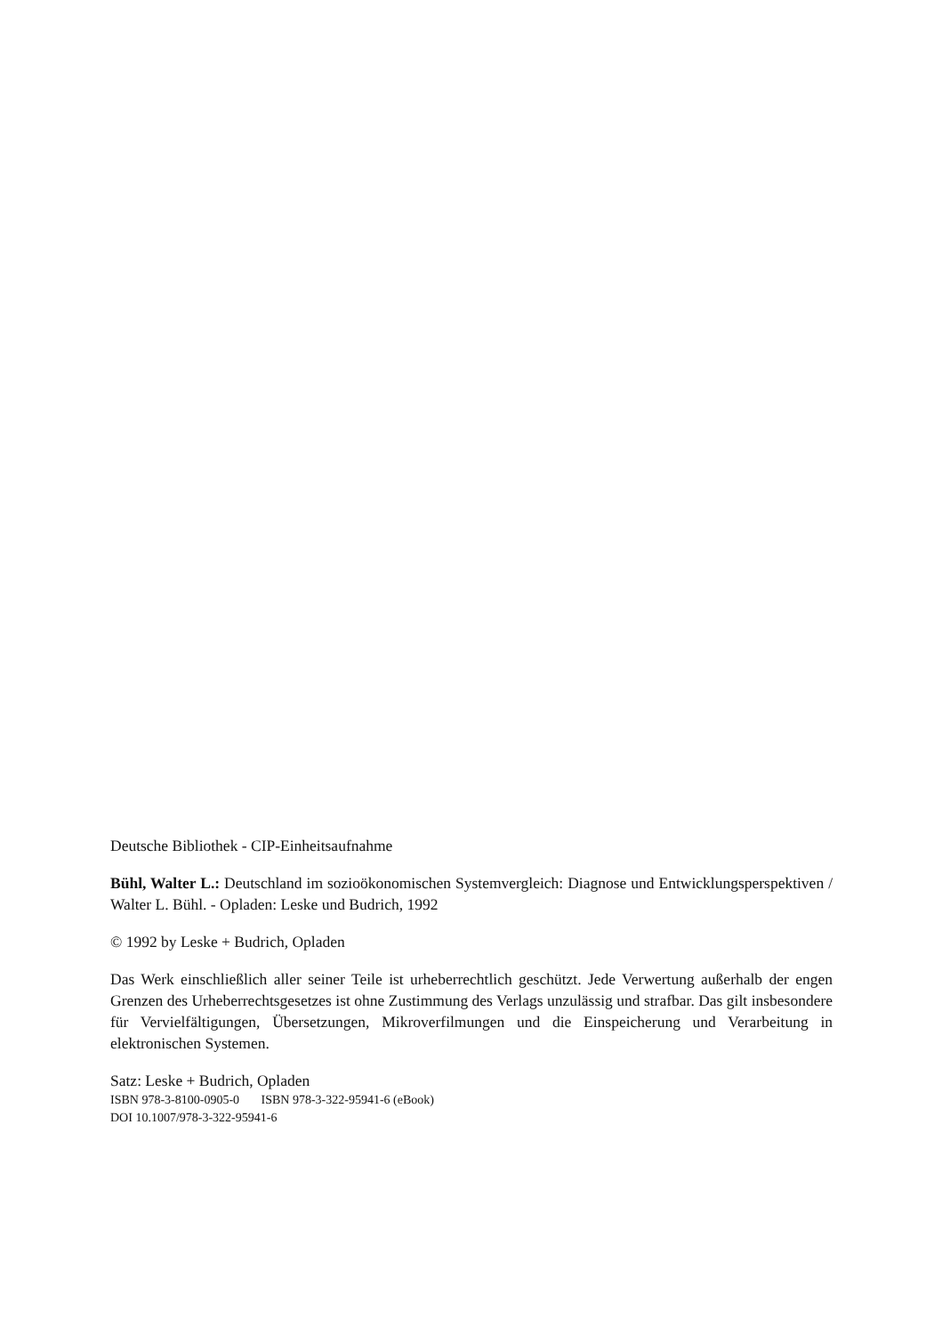Deutsche Bibliothek - CIP-Einheitsaufnahme
Bühl, Walter L.: Deutschland im sozioökonomischen Systemvergleich: Diagnose und Entwicklungs­perspektiven / Walter L. Bühl. - Opladen: Leske und Budrich, 1992
© 1992 by Leske + Budrich, Opladen
Das Werk einschließlich aller seiner Teile ist urheberrechtlich geschützt. Jede Verwertung außerhalb der engen Grenzen des Urheberrechtsgesetzes ist ohne Zustimmung des Verlags unzulässig und straf­bar. Das gilt insbesondere für Vervielfältigungen, Übersetzungen, Mikroverfilmungen und die Ein­speicherung und Verarbeitung in elektronischen Systemen.
Satz: Leske + Budrich, Opladen
ISBN 978-3-8100-0905-0 ISBN 978-3-322-95941-6 (eBook)
DOI 10.1007/978-3-322-95941-6